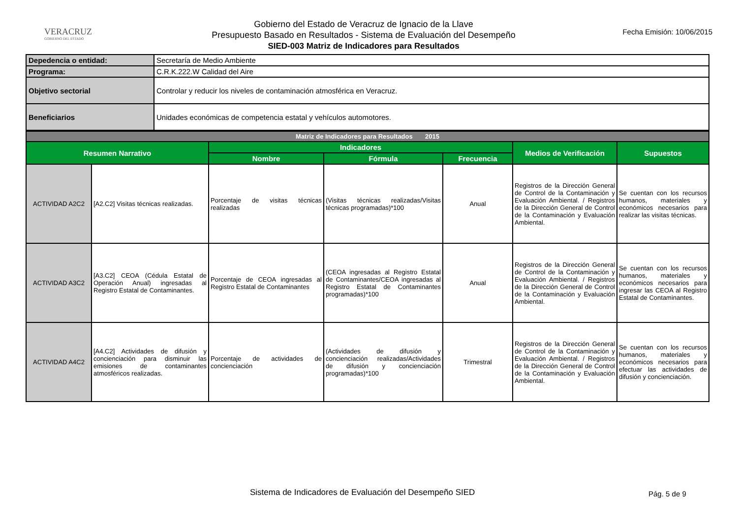VERACRUZ
GOBIERNO DEL ESTADO
Gobierno del Estado de Veracruz de Ignacio de la Llave
Presupuesto Basado en Resultados - Sistema de Evaluación del Desempeño
SIED-003 Matriz de Indicadores para Resultados
Fecha Emisión: 10/06/2015
| Depedencia o entidad: | Secretaría de Medio Ambiente |
| Programa: | C.R.K.222.W Calidad del Aire |
| Objetivo sectorial | Controlar y reducir los niveles de contaminación atmosférica en Veracruz. |
| Beneficiarios | Unidades económicas de competencia estatal y vehículos automotores. |
| Matriz de Indicadores para Resultados 2015 | | | | | | |
| Resumen Narrativo | | Indicadores | | | Medios de Verificación | Supuestos |
| | | Nombre | Fórmula | Frecuencia | | |
| ACTIVIDAD A2C2 | [A2.C2] Visitas técnicas realizadas. | Porcentaje de visitas técnicas realizadas | (Visitas técnicas realizadas/Visitas técnicas programadas)*100 | Anual | Registros de la Dirección General de Control de la Contaminación y Evaluación Ambiental. / Registros de la Dirección General de Control de la Contaminación y Evaluación Ambiental. | Se cuentan con los recursos humanos, materiales y económicos necesarios para realizar las visitas técnicas. |
| ACTIVIDAD A3C2 | [A3.C2] CEOA (Cédula Estatal de Operación Anual) ingresadas al Registro Estatal de Contaminantes. | Porcentaje de CEOA ingresadas al Registro Estatal de Contaminantes | (CEOA ingresadas al Registro Estatal de Contaminantes/CEOA ingresadas al Registro Estatal de Contaminantes programadas)*100 | Anual | Registros de la Dirección General de Control de la Contaminación y Evaluación Ambiental. / Registros de la Dirección General de Control de la Contaminación y Evaluación Ambiental. | Se cuentan con los recursos humanos, materiales y económicos necesarios para ingresar las CEOA al Registro Estatal de Contaminantes. |
| ACTIVIDAD A4C2 | [A4.C2] Actividades de difusión y concienciación para disminuir las emisiones de contaminantes atmosféricos realizadas. | Porcentaje de actividades de concienciación | (Actividades de difusión y concienciación realizadas/Actividades de difusión y concienciación programadas)*100 | Trimestral | Registros de la Dirección General de Control de la Contaminación y Evaluación Ambiental. / Registros de la Dirección General de Control de la Contaminación y Evaluación Ambiental. | Se cuentan con los recursos humanos, materiales y económicos necesarios para efectuar las actividades de difusión y concienciación. |
Sistema de Indicadores de Evaluación del Desempeño SIED Pág. 5 de 9